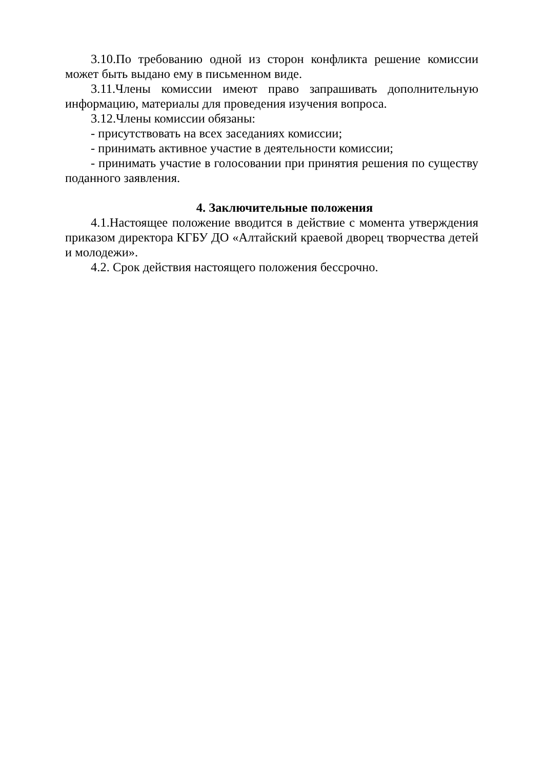3.10.По требованию одной из сторон конфликта решение комиссии может быть выдано ему в письменном виде.
3.11.Члены комиссии имеют право запрашивать дополнительную информацию, материалы для проведения изучения вопроса.
3.12.Члены комиссии обязаны:
- присутствовать на всех заседаниях комиссии;
- принимать активное участие в деятельности комиссии;
- принимать участие в голосовании при принятия решения по существу поданного заявления.
4. Заключительные положения
4.1.Настоящее положение вводится в действие с момента утверждения приказом директора КГБУ ДО «Алтайский краевой дворец творчества детей и молодежи».
4.2. Срок действия настоящего положения бессрочно.